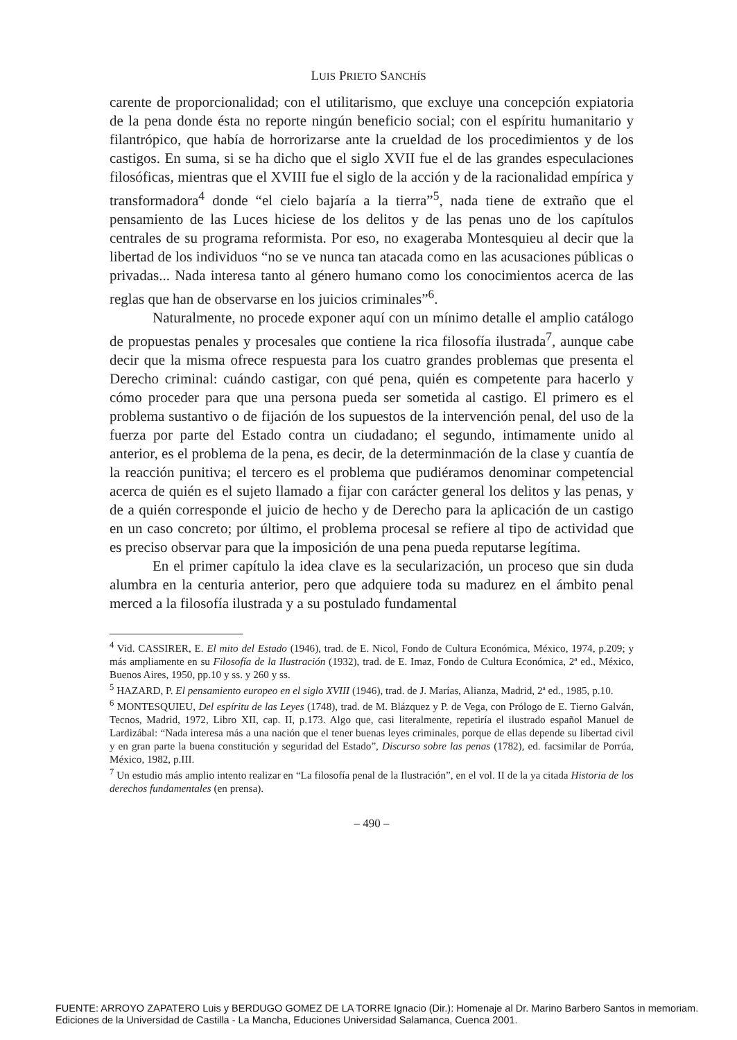LUIS PRIETO SANCHÍS
carente de proporcionalidad; con el utilitarismo, que excluye una concepción expiatoria de la pena donde ésta no reporte ningún beneficio social; con el espíritu humanitario y filantrópico, que había de horrorizarse ante la crueldad de los procedimientos y de los castigos. En suma, si se ha dicho que el siglo XVII fue el de las grandes especulaciones filosóficas, mientras que el XVIII fue el siglo de la acción y de la racionalidad empírica y transformadora<sup>4</sup> donde “el cielo bajaría a la tierra”<sup>5</sup>, nada tiene de extraño que el pensamiento de las Luces hiciese de los delitos y de las penas uno de los capítulos centrales de su programa reformista. Por eso, no exageraba Montesquieu al decir que la libertad de los individuos “no se ve nunca tan atacada como en las acusaciones públicas o privadas... Nada interesa tanto al género humano como los conocimientos acerca de las reglas que han de observarse en los juicios criminales”<sup>6</sup>.
Naturalmente, no procede exponer aquí con un mínimo detalle el amplio catálogo de propuestas penales y procesales que contiene la rica filosofía ilustrada<sup>7</sup>, aunque cabe decir que la misma ofrece respuesta para los cuatro grandes problemas que presenta el Derecho criminal: cuándo castigar, con qué pena, quién es competente para hacerlo y cómo proceder para que una persona pueda ser sometida al castigo. El primero es el problema sustantivo o de fijación de los supuestos de la intervención penal, del uso de la fuerza por parte del Estado contra un ciudadano; el segundo, intimamente unido al anterior, es el problema de la pena, es decir, de la determinmación de la clase y cuantía de la reacción punitiva; el tercero es el problema que pudiéramos denominar competencial acerca de quién es el sujeto llamado a fijar con carácter general los delitos y las penas, y de a quién corresponde el juicio de hecho y de Derecho para la aplicación de un castigo en un caso concreto; por último, el problema procesal se refiere al tipo de actividad que es preciso observar para que la imposición de una pena pueda reputarse legítima.
En el primer capítulo la idea clave es la secularización, un proceso que sin duda alumbra en la centuria anterior, pero que adquiere toda su madurez en el ámbito penal merced a la filosofía ilustrada y a su postulado fundamental
<sup>4</sup> Vid. CASSIRER, E. El mito del Estado (1946), trad. de E. Nicol, Fondo de Cultura Económica, México, 1974, p.209; y más ampliamente en su Filosofía de la Ilustración (1932), trad. de E. Imaz, Fondo de Cultura Económica, 2ª ed., México, Buenos Aires, 1950, pp.10 y ss. y 260 y ss.
<sup>5</sup> HAZARD, P. El pensamiento europeo en el siglo XVIII (1946), trad. de J. Marías, Alianza, Madrid, 2ª ed., 1985, p.10.
<sup>6</sup> MONTESQUIEU, Del espíritu de las Leyes (1748), trad. de M. Blázquez y P. de Vega, con Prólogo de E. Tierno Galván, Tecnos, Madrid, 1972, Libro XII, cap. II, p.173. Algo que, casi literalmente, repetiría el ilustrado español Manuel de Lardizábal: “Nada interesa más a una nación que el tener buenas leyes criminales, porque de ellas depende su libertad civil y en gran parte la buena constitución y seguridad del Estado”, Discurso sobre las penas (1782), ed. facsimilar de Porrúa, México, 1982, p.III.
<sup>7</sup> Un estudio más amplio intento realizar en “La filosofía penal de la Ilustración”, en el vol. II de la ya citada Historia de los derechos fundamentales (en prensa).
– 490 –
FUENTE: ARROYO ZAPATERO Luis y BERDUGO GOMEZ DE LA TORRE Ignacio (Dir.): Homenaje al Dr. Marino Barbero Santos in memoriam.
Ediciones de la Universidad de Castilla - La Mancha, Educiones Universidad Salamanca, Cuenca 2001.